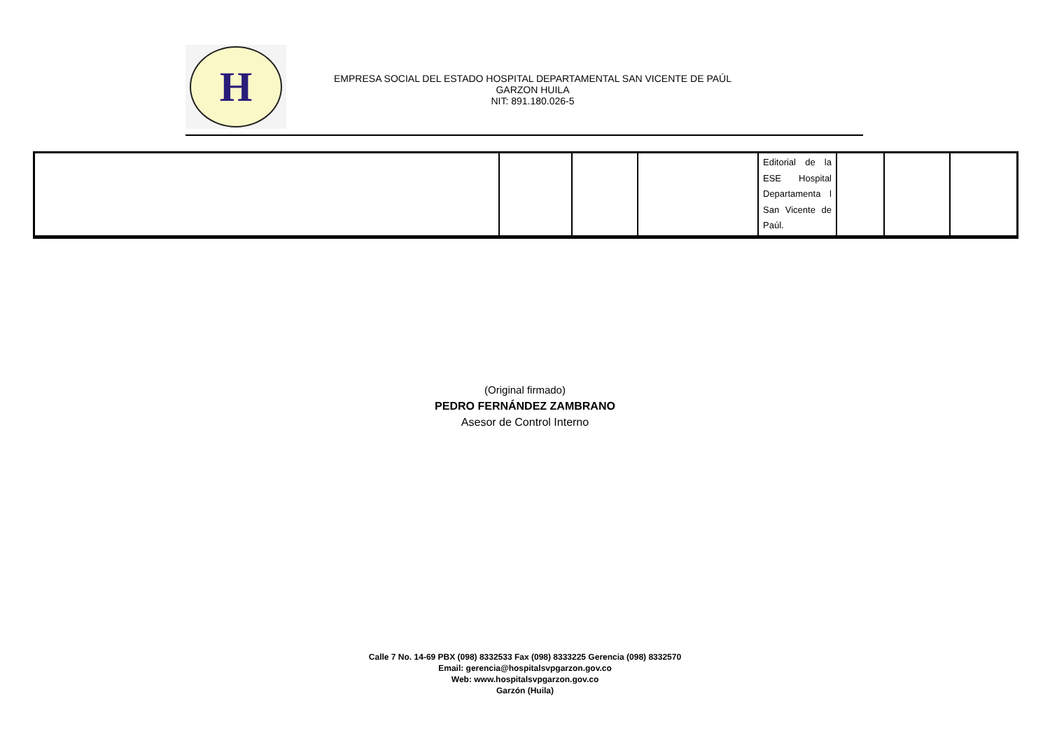H
EMPRESA SOCIAL DEL ESTADO HOSPITAL DEPARTAMENTAL SAN VICENTE DE PAÚL
GARZON HUILA
NIT: 891.180.026-5
| | | | | Editorial de la ESE Hospital Departamenta l San Vicente de Paúl. | | | |
(Original firmado)
PEDRO FERNÁNDEZ ZAMBRANO
Asesor de Control Interno
Calle 7 No. 14-69 PBX (098) 8332533 Fax (098) 8333225 Gerencia (098) 8332570
Email: gerencia@hospitalsvpgarzon.gov.co
Web: www.hospitalsvpgarzon.gov.co
Garzón (Huila)